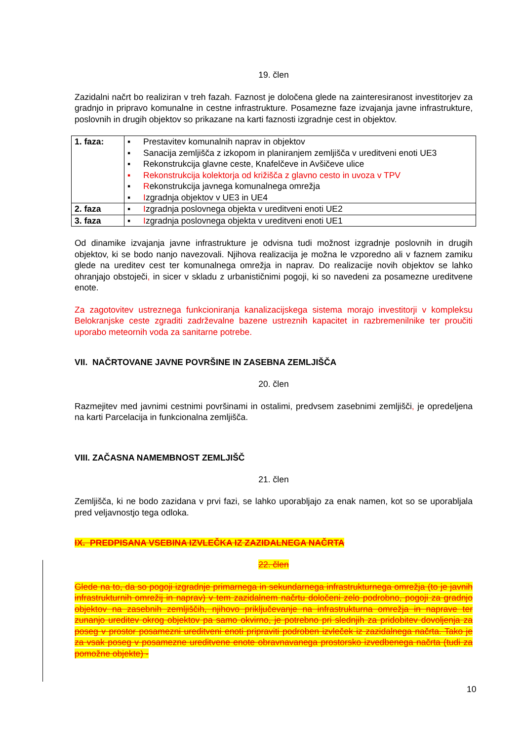19. člen
Zazidalni načrt bo realiziran v treh fazah. Faznost je določena glede na zainteresiranost investitorjev za gradnjo in pripravo komunalne in cestne infrastrukture. Posamezne faze izvajanja javne infrastrukture, poslovnih in drugih objektov so prikazane na karti faznosti izgradnje cest in objektov.
| 1. faza: | ▪ Prestavitev komunalnih naprav in objektov ▪ Sanacija zemljišča z izkopom in planiranjem zemljišča v ureditveni enoti UE3 ▪ Rekonstrukcija glavne ceste, Knafelčeve in Avšičeve ulice ▪ Rekonstrukcija kolektorja od križišča z glavno cesto in uvoza v TPV ▪ R ekonstrukcija javnega komunalnega omrežja ▪ I zgradnja objektov v UE3 in UE4 |
| 2. faza | ▪ I zgradnja poslovnega objekta v ureditveni enoti UE2 |
| 3. faza | ▪ I zgradnja poslovnega objekta v ureditveni enoti UE1 |
Od dinamike izvajanja javne infrastrukture je odvisna tudi možnost izgradnje poslovnih in drugih objektov, ki se bodo nanjo navezovali. Njihova realizacija je možna le vzporedno ali v faznem zamiku glede na ureditev cest ter komunalnega omrežja in naprav. Do realizacije novih objektov se lahko ohranjajo obstoječi, in sicer v skladu z urbanističnimi pogoji, ki so navedeni za posamezne ureditvene enote.
Za zagotovitev ustreznega funkcioniranja kanalizacijskega sistema morajo investitorji v kompleksu Belokranjske ceste zgraditi zadrževalne bazene ustreznih kapacitet in razbremenilnike ter proučiti uporabo meteornih voda za sanitarne potrebe.
VII. NAČRTOVANE JAVNE POVRŠINE IN ZASEBNA ZEMLJIŠČA
20. člen
Razmejitev med javnimi cestnimi površinami in ostalimi, predvsem zasebnimi zemljišči, je opredeljena na karti Parcelacija in funkcionalna zemljišča.
VIII. ZAČASNA NAMEMBNOST ZEMLJIŠČ
21. člen
Zemljišča, ki ne bodo zazidana v prvi fazi, se lahko uporabljajo za enak namen, kot so se uporabljala pred veljavnostjo tega odloka.
IX. PREDPISANA VSEBINA IZVLEČKA IZ ZAZIDALNEGA NAČRTA
22. člen
Glede na to, da so pogoji izgradnje primarnega in sekundarnega infrastrukturnega omrežja (to je javnih infrastrukturnih omrežij in naprav) v tem zazidalnem načrtu določeni zelo podrobno, pogoji za gradnjo objektov na zasebnih zemljiščih, njihovo priključevanje na infrastrukturna omrežja in naprave ter zunanjo ureditev okrog objektov pa samo okvirno, je potrebno pri slednjih za pridobitev dovoljenja za poseg v prostor posamezni ureditveni enoti pripraviti podroben izvleček iz zazidalnega načrta. Tako je za vsak poseg v posamezne ureditvene enote obravnavanega prostorsko izvedbenega načrta (tudi za pomožne objekte) -
10